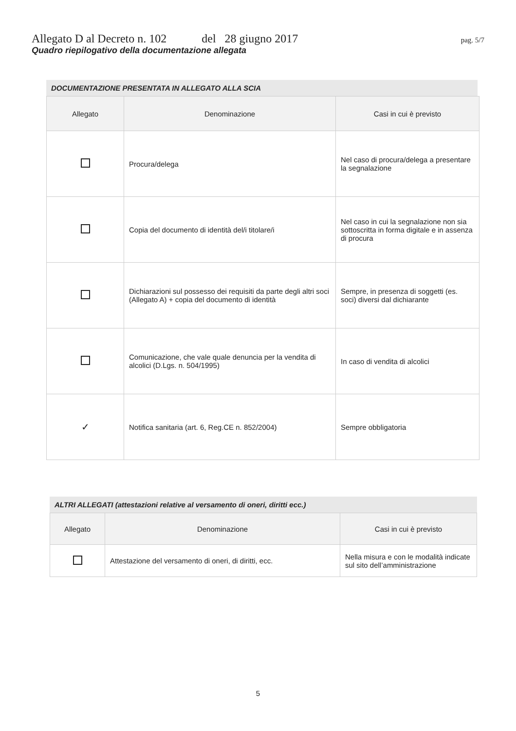Allegato D al Decreto n. 102 del 28 giugno 2017 pag. 5/7
Quadro riepilogativo della documentazione allegata
DOCUMENTAZIONE PRESENTATA IN ALLEGATO ALLA SCIA
| Allegato | Denominazione | Casi in cui è previsto |
| --- | --- | --- |
| | Procura/delega | Nel caso di procura/delega a presentare la segnalazione |
| | Copia del documento di identità del/i titolare/i | Nel caso in cui la segnalazione non sia sottoscritta in forma digitale e in assenza di procura |
| | Dichiarazioni sul possesso dei requisiti da parte degli altri soci (Allegato A) + copia del documento di identità | Sempre, in presenza di soggetti (es. soci) diversi dal dichiarante |
| | Comunicazione, che vale quale denuncia per la vendita di alcolici (D.Lgs. n. 504/1995) | In caso di vendita di alcolici |
| ✓ | Notifica sanitaria (art. 6, Reg.CE n. 852/2004) | Sempre obbligatoria |
ALTRI ALLEGATI (attestazioni relative al versamento di oneri, diritti ecc.)
| Allegato | Denominazione | Casi in cui è previsto |
| --- | --- | --- |
| | Attestazione del versamento di oneri, di diritti, ecc. | Nella misura e con le modalità indicate sul sito dell’amministrazione |
5